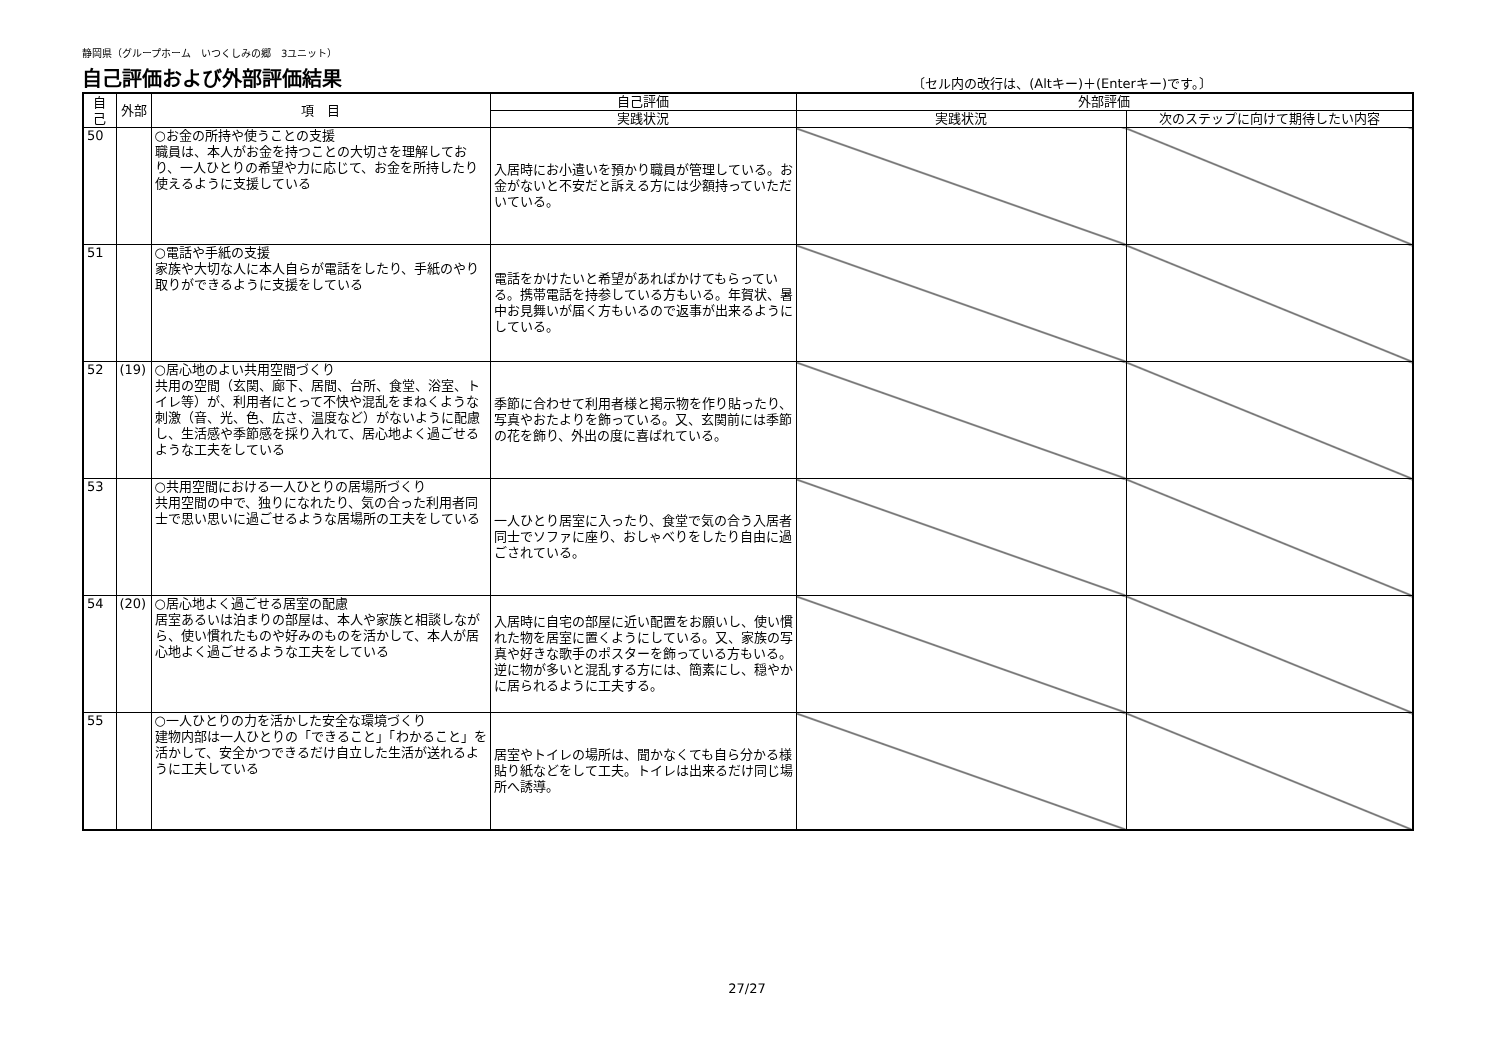静岡県（グループホーム　いつくしみの郷　3ユニット）
自己評価および外部評価結果 〔セル内の改行は、(Altキー)＋(Enterキー)です。〕
| 自己 | 外部 | 項 目 | 自己評価 | 外部評価 | |
| --- | --- | --- | --- | --- | --- |
| | | | 実践状況 | 実践状況 | 次のステップに向けて期待したい内容 |
| 50 | | ○お金の所持や使うことの支援 職員は、本人がお金を持つことの大切さを理解しており、一人ひとりの希望や力に応じて、お金を所持したり使えるように支援している | 入居時にお小遣いを預かり職員が管理している。お金がないと不安だと訴える方には少額持っていただいている。 | | |
| 51 | | ○電話や手紙の支援 家族や大切な人に本人自らが電話をしたり、手紙のやり取りができるように支援をしている | 電話をかけたいと希望があればかけてもらっている。携帯電話を持参している方もいる。年賀状、暑中お見舞いが届く方もいるので返事が出来るようにしている。 | | |
| 52 | (19) | ○居心地のよい共用空間づくり 共用の空間（玄関、廊下、居間、台所、食堂、浴室、トイレ等）が、利用者にとって不快や混乱をまねくような刺激（音、光、色、広さ、温度など）がないように配慮し、生活感や季節感を採り入れて、居心地よく過ごせるような工夫をしている | 季節に合わせて利用者様と掲示物を作り貼ったり、写真やおたよりを飾っている。又、玄関前には季節の花を飾り、外出の度に喜ばれている。 | | |
| 53 | | ○共用空間における一人ひとりの居場所づくり 共用空間の中で、独りになれたり、気の合った利用者同士で思い思いに過ごせるような居場所の工夫をしている | 一人ひとり居室に入ったり、食堂で気の合う入居者同士でソファに座り、おしゃべりをしたり自由に過ごされている。 | | |
| 54 | (20) | ○居心地よく過ごせる居室の配慮 居室あるいは泊まりの部屋は、本人や家族と相談しながら、使い慣れたものや好みのものを活かして、本人が居心地よく過ごせるような工夫をしている | 入居時に自宅の部屋に近い配置をお願いし、使い慣れた物を居室に置くようにしている。又、家族の写真や好きな歌手のポスターを飾っている方もいる。逆に物が多いと混乱する方には、簡素にし、穏やかに居られるように工夫する。 | | |
| 55 | | ○一人ひとりの力を活かした安全な環境づくり 建物内部は一人ひとりの「できること」「わかること」を活かして、安全かつできるだけ自立した生活が送れるように工夫している | 居室やトイレの場所は、聞かなくても自ら分かる様貼り紙などをして工夫。トイレは出来るだけ同じ場所へ誘導。 | | |
27/27